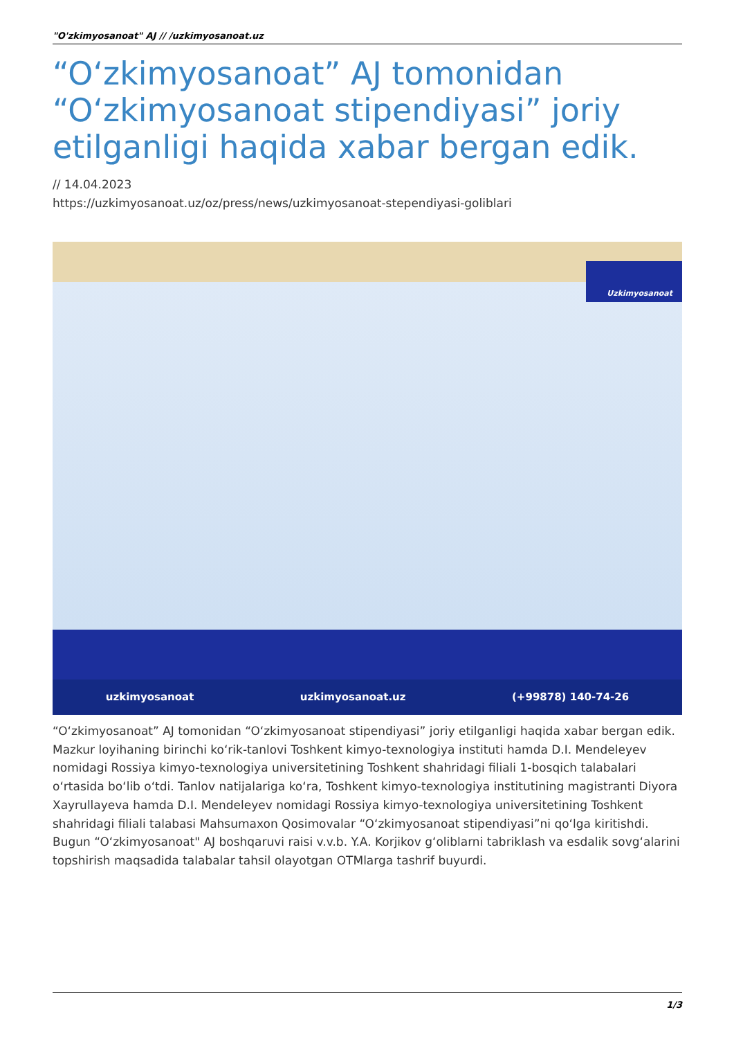"O'zkimyosanoat" AJ // /uzkimyosanoat.uz
“O‘zkimyosanoat” AJ tomonidan “O‘zkimyosanoat stipendiyasi” joriy etilganligi haqida xabar bergan edik.
// 14.04.2023
https://uzkimyosanoat.uz/oz/press/news/uzkimyosanoat-stependiyasi-goliblari
Uzkimyosanoat
uzkimyosanoat uzkimyosanoat.uz (+99878) 140-74-26
“O‘zkimyosanoat” AJ tomonidan “O‘zkimyosanoat stipendiyasi” joriy etilganligi haqida xabar bergan edik. Mazkur loyihaning birinchi ko‘rik-tanlovi Toshkent kimyo-texnologiya instituti hamda D.I. Mendeleyev nomidagi Rossiya kimyo-texnologiya universitetining Toshkent shahridagi filiali 1-bosqich talabalari o‘rtasida bo‘lib o‘tdi. Tanlov natijalariga ko‘ra, Toshkent kimyo-texnologiya institutining magistranti Diyora Xayrullayeva hamda D.I. Mendeleyev nomidagi Rossiya kimyo-texnologiya universitetining Toshkent shahridagi filiali talabasi Mahsumaxon Qosimovalar “O‘zkimyosanoat stipendiyasi”ni qo‘lga kiritishdi. Bugun “O‘zkimyosanoat" AJ boshqaruvi raisi v.v.b. Y.A. Korjikov g‘oliblarni tabriklash va esdalik sovg‘alarini topshirish maqsadida talabalar tahsil olayotgan OTMlarga tashrif buyurdi.
1/3